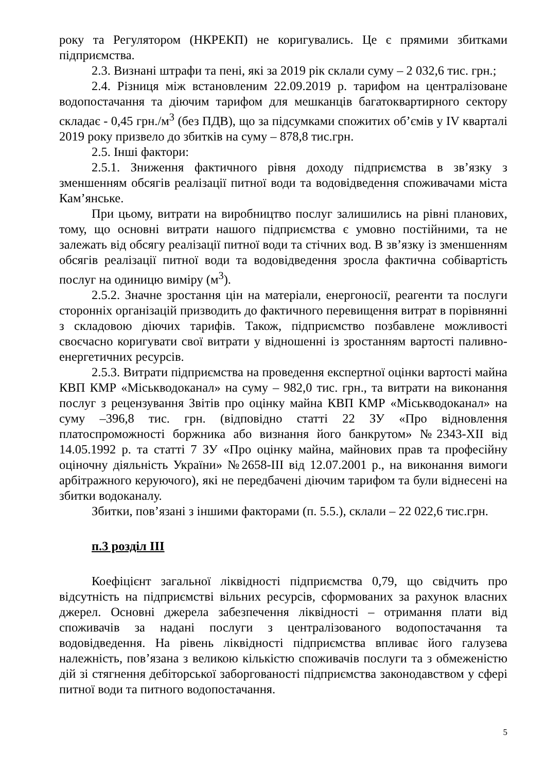року та Регулятором (НКРЕКП) не коригувались. Це є прямими збитками підприємства.
2.3. Визнані штрафи та пені, які за 2019 рік склали суму – 2 032,6 тис. грн.;
2.4. Різниця між встановленим 22.09.2019 р. тарифом на централізоване водопостачання та діючим тарифом для мешканців багатоквартирного сектору складає - 0,45 грн./м<sup>3</sup> (без ПДВ), що за підсумками спожитих об’ємів у IV кварталі 2019 року призвело до збитків на суму – 878,8 тис.грн.
2.5. Інші фактори:
2.5.1. Зниження фактичного рівня доходу підприємства в зв’язку з зменшенням обсягів реалізації питної води та водовідведення споживачами міста Кам’янське.
При цьому, витрати на виробництво послуг залишились на рівні планових, тому, що основні витрати нашого підприємства є умовно постійними, та не залежать від обсягу реалізації питної води та стічних вод. В зв’язку із зменшенням обсягів реалізації питної води та водовідведення зросла фактична собівартість послуг на одиницю виміру (м<sup>3</sup>).
2.5.2. Значне зростання цін на матеріали, енергоносії, реагенти та послуги сторонніх організацій призводить до фактичного перевищення витрат в порівнянні з складовою діючих тарифів. Також, підприємство позбавлене можливості своєчасно коригувати свої витрати у відношенні із зростанням вартості паливно-енергетичних ресурсів.
2.5.3. Витрати підприємства на проведення експертної оцінки вартості майна КВП КМР «Міськводоканал» на суму – 982,0 тис. грн., та витрати на виконання послуг з рецензування Звітів про оцінку майна КВП КМР «Міськводоканал» на суму –396,8 тис. грн. (відповідно статті 22 ЗУ «Про відновлення платоспроможності боржника або визнання його банкрутом» №2343-XII від 14.05.1992 р. та статті 7 ЗУ «Про оцінку майна, майнових прав та професійну оціночну діяльність України» №2658-III від 12.07.2001 р., на виконання вимоги арбітражного керуючого), які не передбачені діючим тарифом та були віднесені на збитки водоканалу.
Збитки, пов’язані з іншими факторами (п. 5.5.), склали – 22 022,6 тис.грн.
п.3 розділ ІІІ
Коефіцієнт загальної ліквідності підприємства 0,79, що свідчить про відсутність на підприємстві вільних ресурсів, сформованих за рахунок власних джерел. Основні джерела забезпечення ліквідності – отримання плати від споживачів за надані послуги з централізованого водопостачання та водовідведення. На рівень ліквідності підприємства впливає його галузева належність, пов’язана з великою кількістю споживачів послуги та з обмеженістю дій зі стягнення дебіторської заборгованості підприємства законодавством у сфері питної води та питного водопостачання.
5